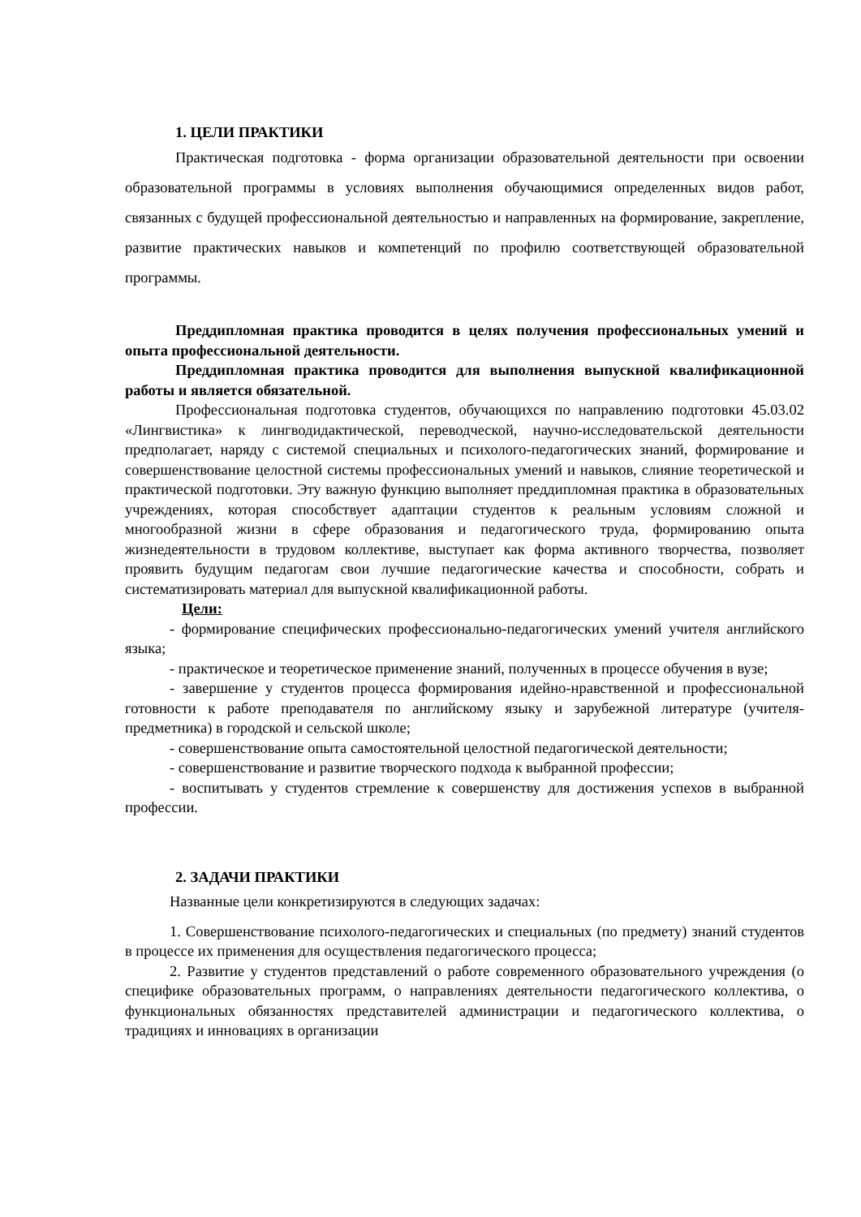1. ЦЕЛИ ПРАКТИКИ
Практическая подготовка - форма организации образовательной деятельности при освоении образовательной программы в условиях выполнения обучающимися определенных видов работ, связанных с будущей профессиональной деятельностью и направленных на формирование, закрепление, развитие практических навыков и компетенций по профилю соответствующей образовательной программы.
Преддипломная практика проводится в целях получения профессиональных умений и опыта профессиональной деятельности.
Преддипломная практика проводится для выполнения выпускной квалификационной работы и является обязательной.
Профессиональная подготовка студентов, обучающихся по направлению подготовки 45.03.02 «Лингвистика» к лингводидактической, переводческой, научно-исследовательской деятельности предполагает, наряду с системой специальных и психолого-педагогических знаний, формирование и совершенствование целостной системы профессиональных умений и навыков, слияние теоретической и практической подготовки. Эту важную функцию выполняет преддипломная практика в образовательных учреждениях, которая способствует адаптации студентов к реальным условиям сложной и многообразной жизни в сфере образования и педагогического труда, формированию опыта жизнедеятельности в трудовом коллективе, выступает как форма активного творчества, позволяет проявить будущим педагогам свои лучшие педагогические качества и способности, собрать и систематизировать материал для выпускной квалификационной работы.
Цели:
- формирование специфических профессионально-педагогических умений учителя английского языка;
- практическое и теоретическое применение знаний, полученных в процессе обучения в вузе;
- завершение у студентов процесса формирования идейно-нравственной и профессиональной готовности к работе преподавателя по английскому языку и зарубежной литературе (учителя-предметника) в городской и сельской школе;
- совершенствование опыта самостоятельной целостной педагогической деятельности;
- совершенствование и развитие творческого подхода к выбранной профессии;
- воспитывать у студентов стремление к совершенству для достижения успехов в выбранной профессии.
2. ЗАДАЧИ ПРАКТИКИ
Названные цели конкретизируются в следующих задачах:
1. Совершенствование психолого-педагогических и специальных (по предмету) знаний студентов в процессе их применения для осуществления педагогического процесса;
2. Развитие у студентов представлений о работе современного образовательного учреждения (о специфике образовательных программ, о направлениях деятельности педагогического коллектива, о функциональных обязанностях представителей администрации и педагогического коллектива, о традициях и инновациях в организации